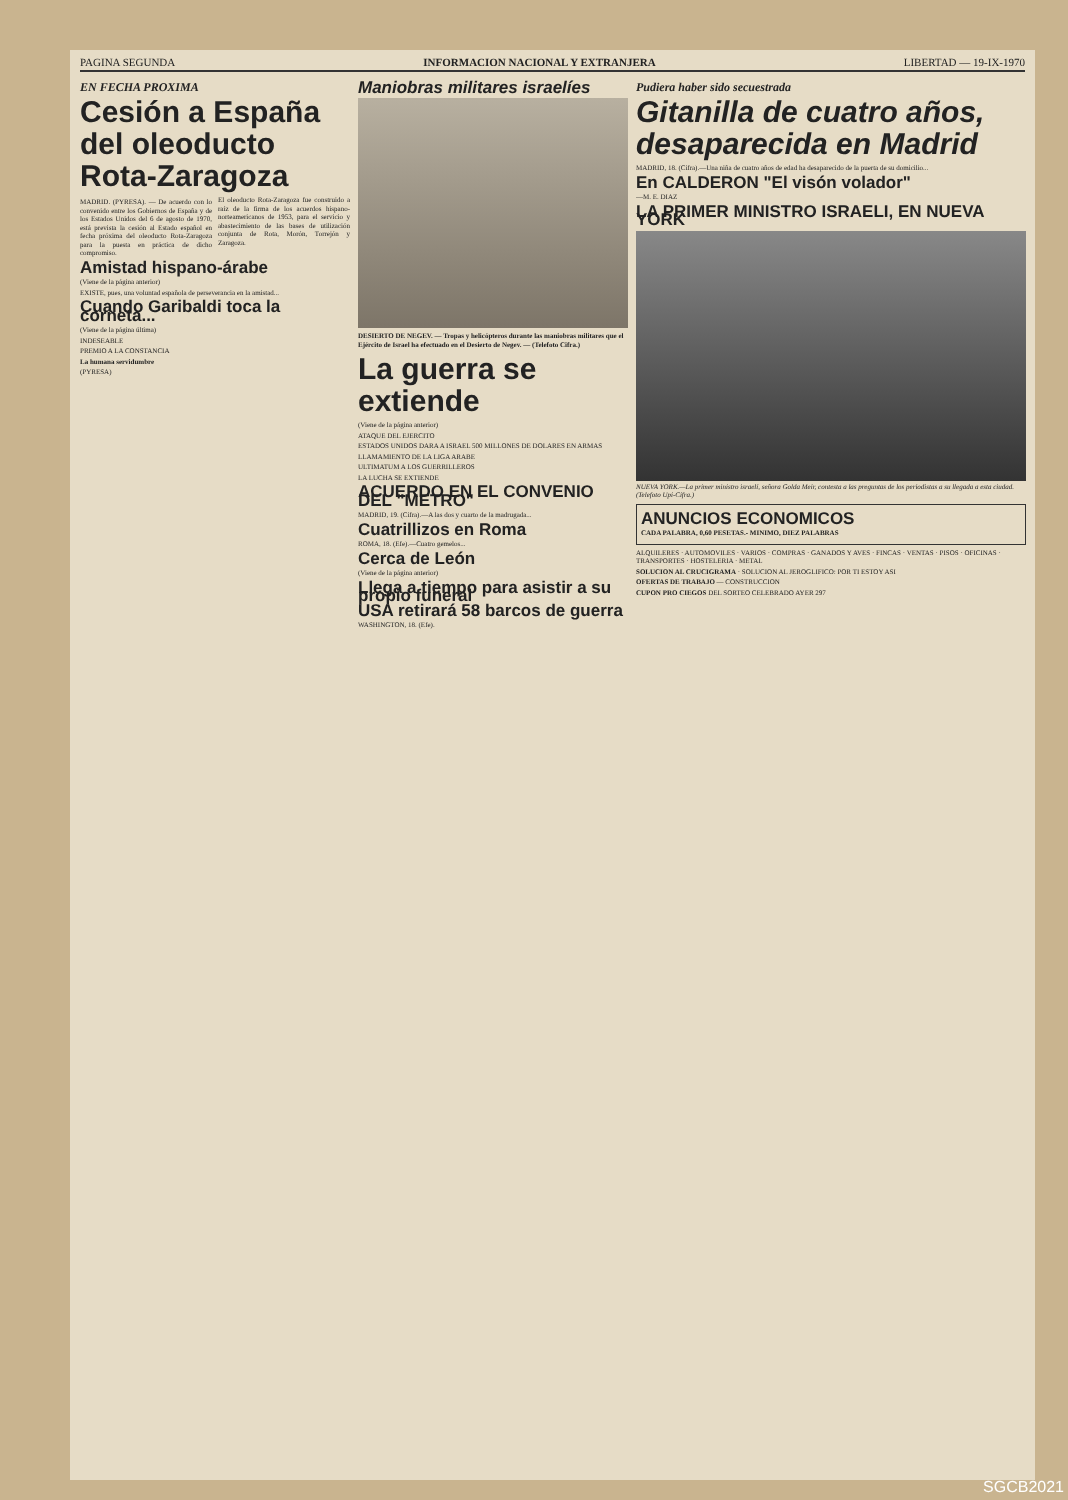PAGINA SEGUNDA INFORMACION NACIONAL Y EXTRANJERA LIBERTAD — 19-IX-1970
EN FECHA PROXIMA
Cesión a España del oleoducto Rota-Zaragoza
MADRID. (PYRESA). — De acuerdo con lo convenido entre los Gobiernos de España y de los Estados Unidos del 6 de agosto de 1970, está prevista la cesión al Estado español en fecha próxima del oleoducto Rota-Zaragoza para la puesta en práctica de dicho compromiso.
El oleoducto Rota-Zaragoza fue construido a raíz de la firma de los acuerdos hispano-norteamericanos de 1953, para el servicio y abastecimiento de las bases de utilización conjunta de Rota, Morón, Torrejón y Zaragoza.
Amistad hispano-árabe
(Viene de la página anterior)
EXISTE, pues, una voluntad española de perseverancia en la amistad...
Cuando Garibaldi toca la corneta...
(Viene de la página última)
INDESEABLE
PREMIO A LA CONSTANCIA
La humana servidumbre
(PYRESA)
Maniobras militares israelíes
DESIERTO DE NEGEV. — Tropas y helicópteros durante las maniobras militares que el Ejército de Israel ha efectuado en el Desierto de Negev. — (Telefoto Cifra.)
La guerra se extiende
(Viene de la página anterior)
ATAQUE DEL EJERCITO
ESTADOS UNIDOS DARA A ISRAEL 500 MILLONES DE DOLARES EN ARMAS
LLAMAMIENTO DE LA LIGA ARABE
ULTIMATUM A LOS GUERRILLEROS
LA LUCHA SE EXTIENDE
ACUERDO EN EL CONVENIO DEL "METRO"
MADRID, 19. (Cifra).—A las dos y cuarto de la madrugada...
Cuatrillizos en Roma
ROMA, 18. (Efe).—Cuatro gemelos...
Cerca de León
(Viene de la página anterior)
Llega a tiempo para asistir a su propio funeral
USA retirará 58 barcos de guerra
WASHINGTON, 18. (Efe).
Pudiera haber sido secuestrada
Gitanilla de cuatro años, desaparecida en Madrid
MADRID, 18. (Cifra).—Una niña de cuatro años de edad ha desaparecido de la puerta de su domicilio...
En CALDERON "El visón volador"
—M. E. DIAZ
LA PRIMER MINISTRO ISRAELI, EN NUEVA YORK
NUEVA YORK.—La primer ministro israelí, señora Golda Meir, contesta a las preguntas de los periodistas a su llegada a esta ciudad. (Telefoto Upi-Cifra.)
ANUNCIOS ECONOMICOS
CADA PALABRA, 0,60 PESETAS.- MINIMO, DIEZ PALABRAS
ALQUILERES · AUTOMOVILES · VARIOS · COMPRAS · GANADOS Y AVES · FINCAS · VENTAS · PISOS · OFICINAS · TRANSPORTES · HOSTELERIA · METAL
SOLUCION AL CRUCIGRAMA · SOLUCION AL JEROGLIFICO: POR TI ESTOY ASI
OFERTAS DE TRABAJO — CONSTRUCCION
CUPON PRO CIEGOS DEL SORTEO CELEBRADO AYER 297
SGCB2021